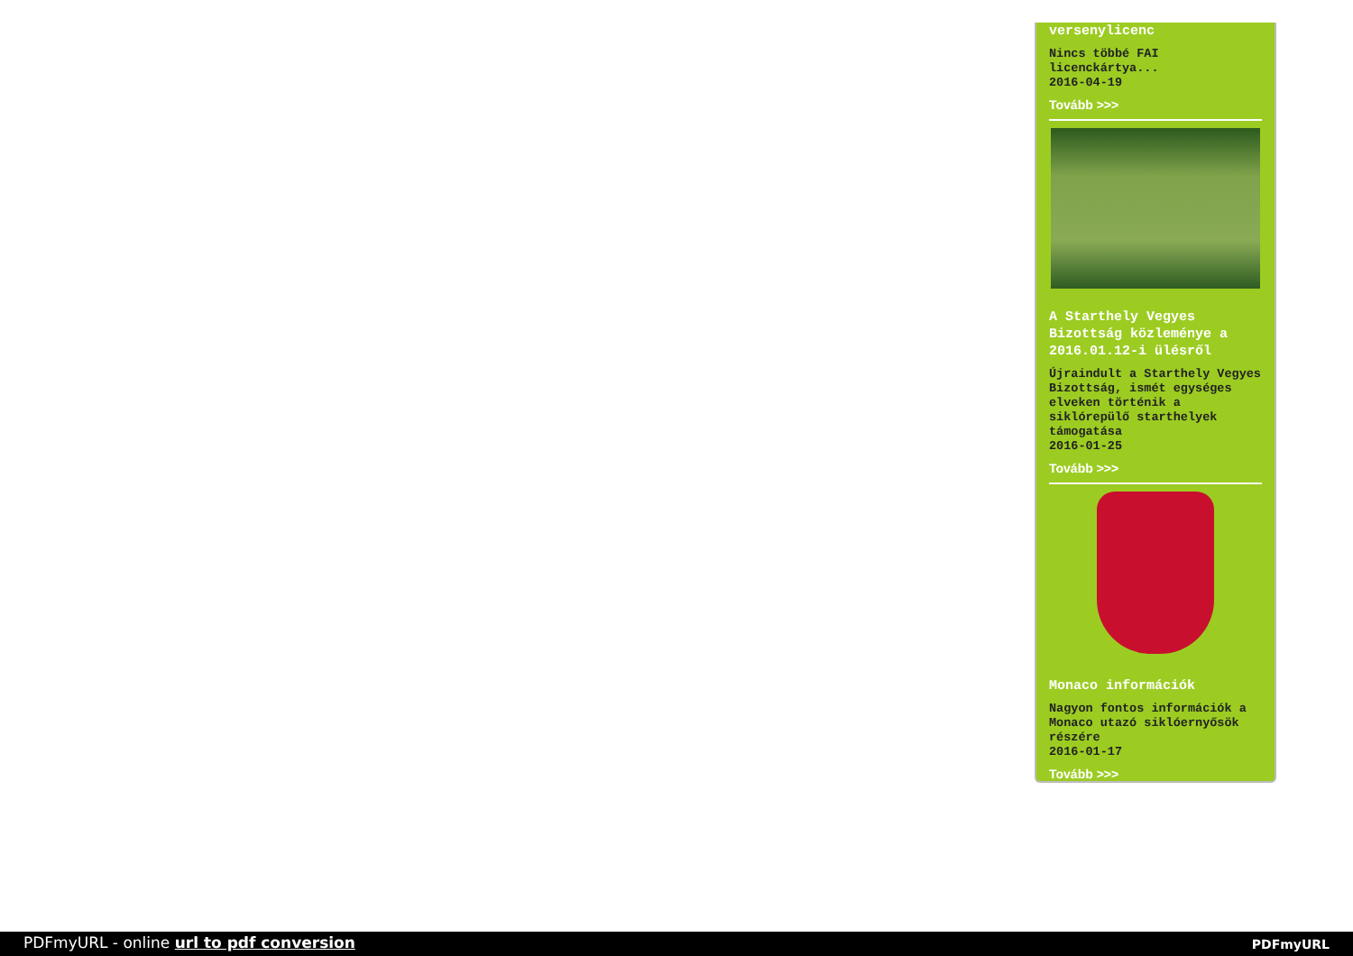versenylicenc
Nincs többé FAI
licenckártya...
2016-04-19
Tovább >>>
A Starthely Vegyes Bizottság közleménye a 2016.01.12-i ülésről
Újraindult a Starthely Vegyes Bizottság, ismét egységes elveken történik a siklórepülő starthelyek támogatása
2016-01-25
Tovább >>>
Monaco információk
Nagyon fontos információk a Monaco utazó siklóernyősök részére
2016-01-17
Tovább >>>
PDFmyURL - online url to pdf conversion PDFmyURL